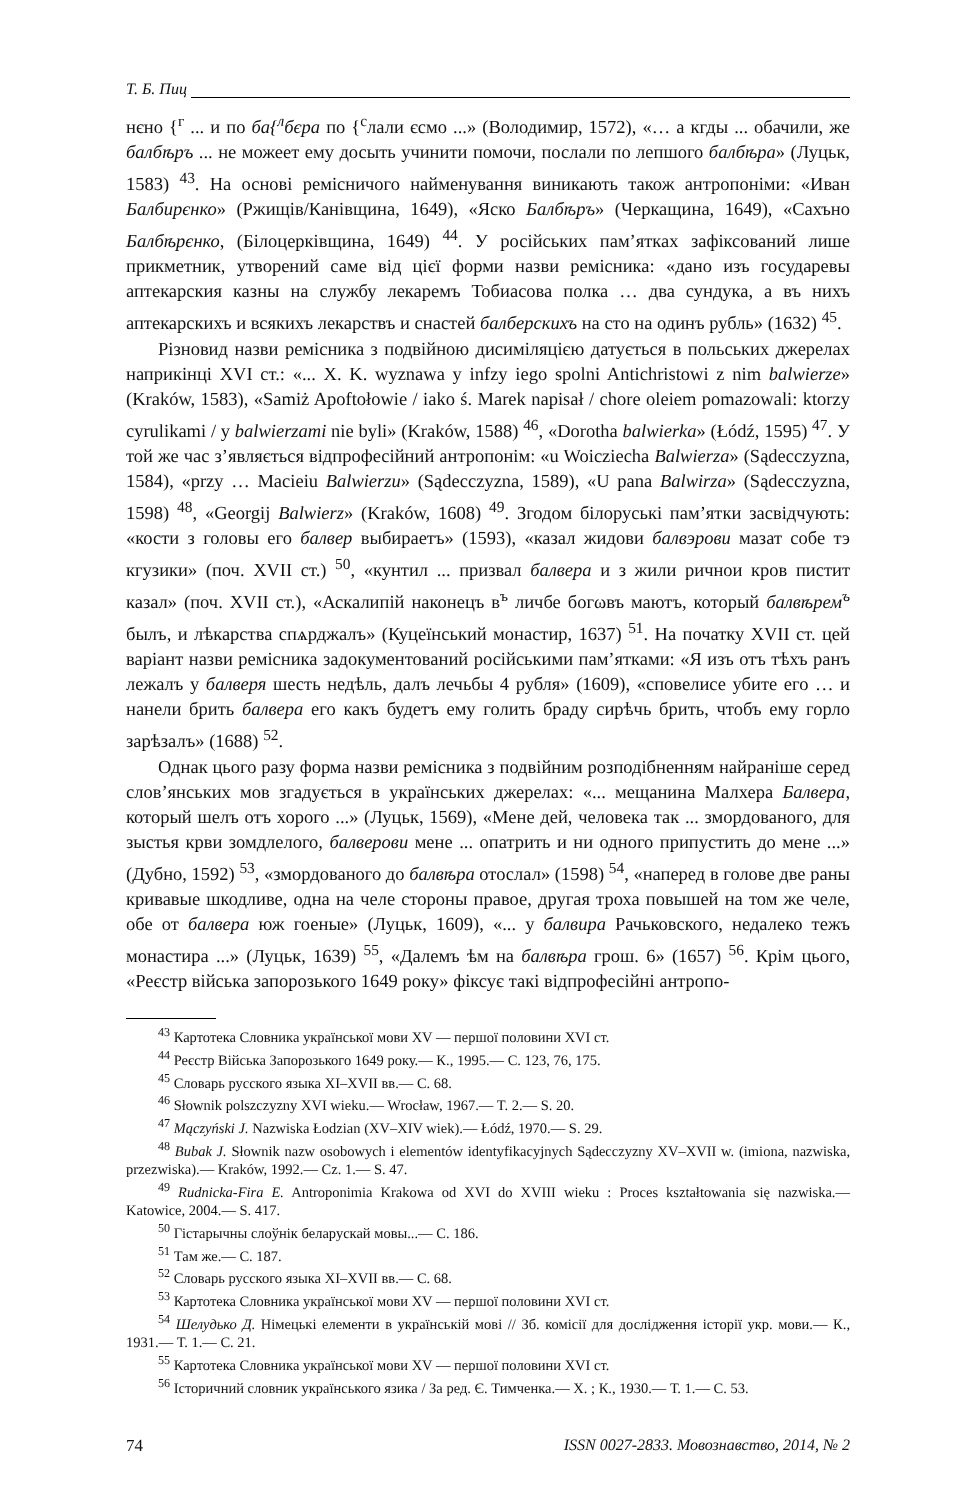Т. Б. Пиц
нєно {<sup>г</sup> ... и по ба{<sup>л</sup>бєра по {<sup>с</sup>лали єсмо ...» (Володимир, 1572), «… а кгды ... обачили, же балбѣръ ... не можеет ему досыть учинити помочи, послали по лепшого балбѣра» (Луцьк, 1583) <sup>43</sup>. На основі ремісничого найменування виникають також антропоніми: «Иван Балбирєнко» (Ржищів/Канівщина, 1649), «Яско Балбѣръ» (Черкащина, 1649), «Сахъно Балбѣрєнко, (Білоцерківщина, 1649) <sup>44</sup>. У російських пам’ятках зафіксований лише прикметник, утворений саме від цієї форми назви ремісника: «дано изъ государевы аптекарския казны на службу лекаремъ Тобиасова полка … два сундука, а въ нихъ аптекарскихъ и всякихъ лекарствъ и снастей балберскихъ на сто на одинъ рубль» (1632) <sup>45</sup>.
Різновид назви ремісника з подвійною дисиміляцією датується в польських джерелах наприкінці XVI ст.: «... X. K. wyznawa y infzy iego spolni Antichristowi z nim balwierze» (Kraków, 1583), «Samiż Apoftołowie / iako ś. Marek napisał / chore oleiem pomazowali: ktorzy cyrulikami / y balwierzami nie byli» (Kraków, 1588) <sup>46</sup>, «Dorotha balwierka» (Łódź, 1595) <sup>47</sup>. У той же час з’являється відпрофесійний антропонім: «u Woicziecha Balwierza» (Sądecczyzna, 1584), «przy … Macieiu Balwierzu» (Sądecczyzna, 1589), «U pana Balwirza» (Sądecczyzna, 1598) <sup>48</sup>, «Georgij Balwierz» (Kraków, 1608) <sup>49</sup>. Згодом білоруські пам’ятки засвідчують: «кости з головы его балвер выбираетъ» (1593), «казал жидови балвэрови мазат собе тэ кгузики» (поч. XVII ст.) <sup>50</sup>, «кунтил ... призвал балвера и з жили ричнои кров пистит казал» (поч. XVII ст.), «Аскалипій наконецъ в<sup>ъ</sup> личбе богωвъ маютъ, который балвѣрем<sup>ъ</sup> былъ, и лѣкарства спѧрджалъ» (Куцеїнський монастир, 1637) <sup>51</sup>. На початку XVII ст. цей варіант назви ремісника задокументований російськими пам’ятками: «Я изъ отъ тѣхъ ранъ лежалъ у балверя шесть недѣль, далъ лечьбы 4 рубля» (1609), «сповелисе убите его … и нанели брить балвера его какъ будетъ ему голить браду сирѣчь брить, чтобъ ему горло зарѣзалъ» (1688) <sup>52</sup>.
Однак цього разу форма назви ремісника з подвійним розподібненням найраніше серед слов’янських мов згадується в українських джерелах: «... мещанина Малхера Балвера, который шелъ отъ хорого ...» (Луцьк, 1569), «Мене дей, человека так ... змордованого, для зыстья крви зомдлелого, балверови мене ... опатрить и ни одного припустить до мене ...» (Дубно, 1592) <sup>53</sup>, «змордованого до балвѣра отослал» (1598) <sup>54</sup>, «наперед в голове две раны кривавые шкодливе, одна на челе стороны правое, другая троха повышей на том же челе, обе от балвера юж гоеные» (Луцьк, 1609), «... у балвира Рачьковского, недалеко тежъ монастира ...» (Луцьк, 1639) <sup>55</sup>, «Далемъ ѣм на балвѣра грош. 6» (1657) <sup>56</sup>. Крім цього, «Реєстр війська запорозького 1649 року» фіксує такі відпрофесійні антропо-
<sup>43</sup> Картотека Словника української мови XV — першої половини XVI ст.
<sup>44</sup> Реєстр Війська Запорозького 1649 року.— К., 1995.— С. 123, 76, 175.
<sup>45</sup> Словарь русского языка XI–XVII вв.— С. 68.
<sup>46</sup> Słownik polszczyzny XVI wieku.— Wrocław, 1967.— T. 2.— S. 20.
<sup>47</sup> Mączyński J. Nazwiska Łodzian (XV–XIV wiek).— Łódź, 1970.— S. 29.
<sup>48</sup> Bubak J. Słownik nazw osobowych i elementów identyfikacyjnych Sądecczyzny XV–XVII w. (imiona, nazwiska, przezwiska).— Kraków, 1992.— Cz. 1.— S. 47.
<sup>49</sup> Rudnicka-Fira E. Antroponimia Krakowa od XVI do XVIII wieku : Proces kształtowania się nazwiska.— Katowice, 2004.— S. 417.
<sup>50</sup> Гістарычны слоўнік беларускай мовы...— С. 186.
<sup>51</sup> Там же.— С. 187.
<sup>52</sup> Словарь русского языка XI–XVII вв.— С. 68.
<sup>53</sup> Картотека Словника української мови XV — першої половини XVI ст.
<sup>54</sup> Шелудько Д. Німецькі елементи в українській мові // Зб. комісії для дослідження історії укр. мови.— К., 1931.— Т. 1.— С. 21.
<sup>55</sup> Картотека Словника української мови XV — першої половини XVI ст.
<sup>56</sup> Історичний словник українського язика / За ред. Є. Тимченка.— Х. ; К., 1930.— Т. 1.— С. 53.
74 ISSN 0027-2833. Мовознавство, 2014, № 2